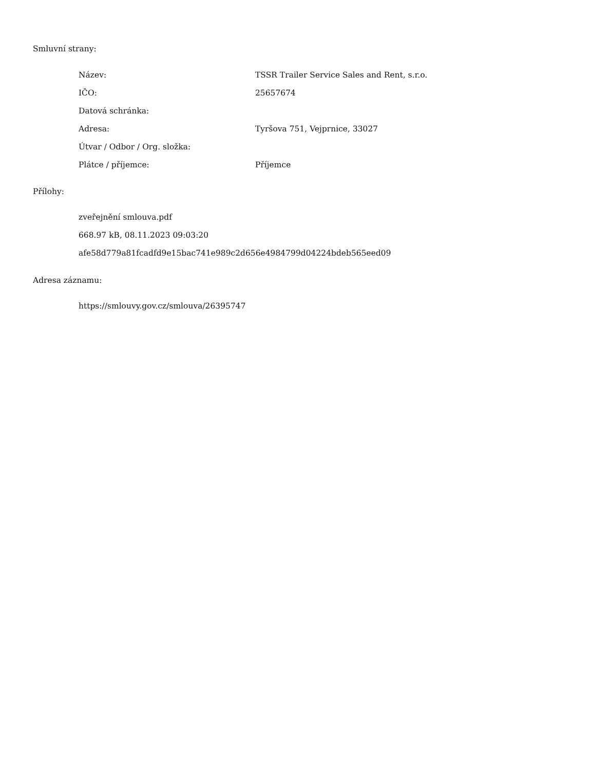Smluvní strany:
| Název: | TSSR Trailer Service Sales and Rent, s.r.o. |
| IČO: | 25657674 |
| Datová schránka: | |
| Adresa: | Tyršova 751, Vejprnice, 33027 |
| Útvar / Odbor / Org. složka: | |
| Plátce / příjemce: | Příjemce |
Přílohy:
zveřejnění smlouva.pdf
668.97 kB, 08.11.2023 09:03:20
afe58d779a81fcadfd9e15bac741e989c2d656e4984799d04224bdeb565eed09
Adresa záznamu:
https://smlouvy.gov.cz/smlouva/26395747